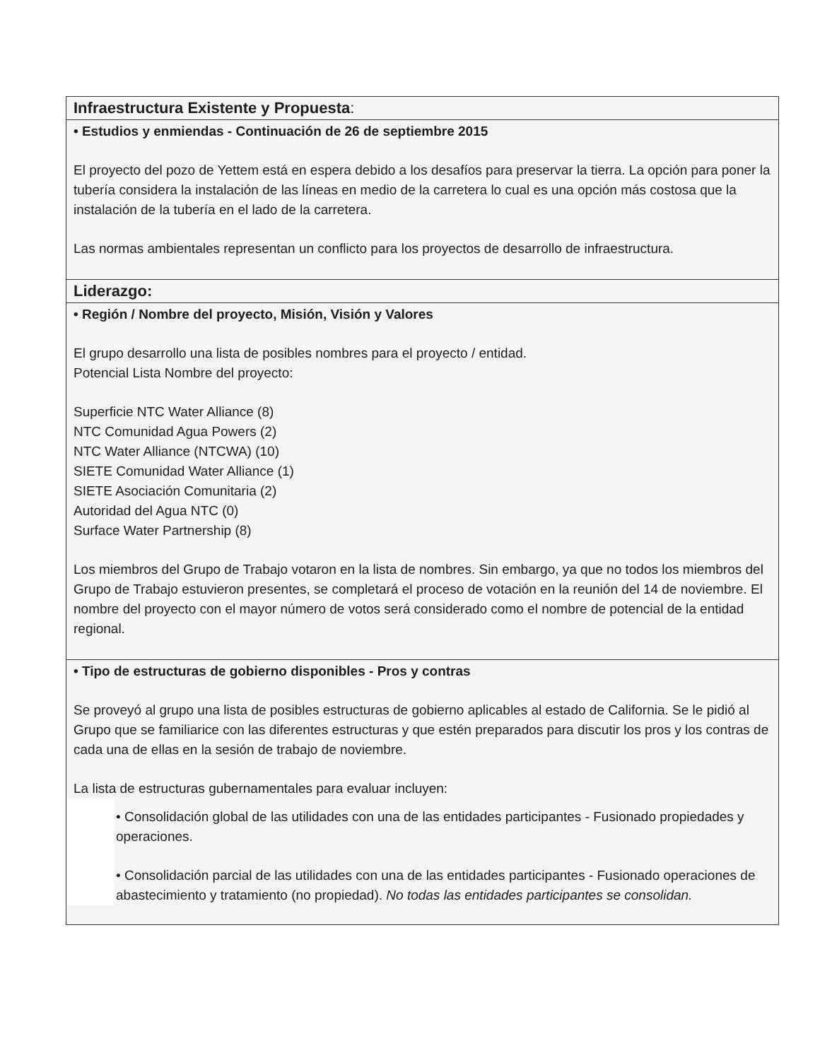| Infraestructura Existente y Propuesta : |
| • Estudios y enmiendas - Continuación de 26 de septiembre 2015 El proyecto del pozo de Yettem está en espera debido a los desafíos para preservar la tierra. La opción para poner la tubería considera la instalación de las líneas en medio de la carretera lo cual es una opción más costosa que la instalación de la tubería en el lado de la carretera. Las normas ambientales representan un conflicto para los proyectos de desarrollo de infraestructura. |
| Liderazgo: |
| • Región / Nombre del proyecto, Misión, Visión y Valores El grupo desarrollo una lista de posibles nombres para el proyecto / entidad. Potencial Lista Nombre del proyecto: Superficie NTC Water Alliance (8) NTC Comunidad Agua Powers (2) NTC Water Alliance (NTCWA) (10) SIETE Comunidad Water Alliance (1) SIETE Asociación Comunitaria (2) Autoridad del Agua NTC (0) Surface Water Partnership (8) Los miembros del Grupo de Trabajo votaron en la lista de nombres. Sin embargo, ya que no todos los miembros del Grupo de Trabajo estuvieron presentes, se completará el proceso de votación en la reunión del 14 de noviembre. El nombre del proyecto con el mayor número de votos será considerado como el nombre de potencial de la entidad regional. |
| • Tipo de estructuras de gobierno disponibles - Pros y contras Se proveyó al grupo una lista de posibles estructuras de gobierno aplicables al estado de California. Se le pidió al Grupo que se familiarice con las diferentes estructuras y que estén preparados para discutir los pros y los contras de cada una de ellas en la sesión de trabajo de noviembre. La lista de estructuras gubernamentales para evaluar incluyen: • Consolidación global de las utilidades con una de las entidades participantes - Fusionado propiedades y operaciones. • Consolidación parcial de las utilidades con una de las entidades participantes - Fusionado operaciones de abastecimiento y tratamiento (no propiedad). No todas las entidades participantes se consolidan. |